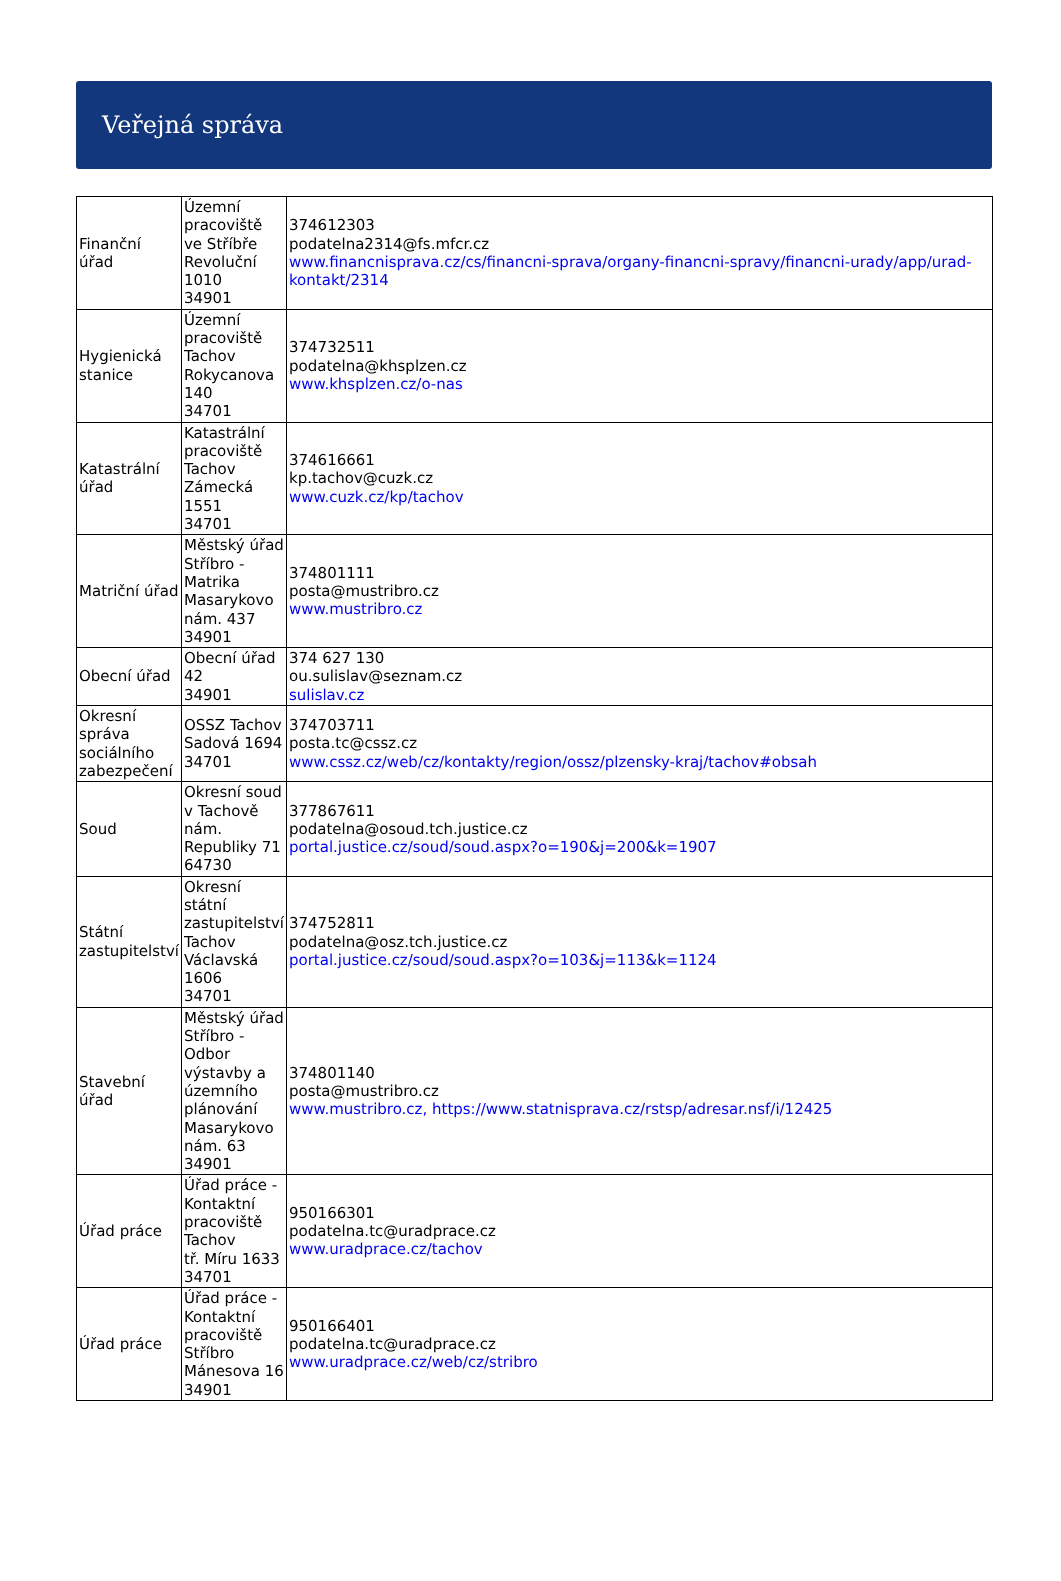Veřejná správa
| Finanční úřad | Územní pracoviště ve Stříbře Revoluční 1010 34901 | 374612303 podatelna2314@fs.mfcr.cz www.financnisprava.cz/cs/financni-sprava/organy-financni-spravy/financni-urady/app/urad-kontakt/2314 |
| Hygienická stanice | Územní pracoviště Tachov Rokycanova 140 34701 | 374732511 podatelna@khsplzen.cz www.khsplzen.cz/o-nas |
| Katastrální úřad | Katastrální pracoviště Tachov Zámecká 1551 34701 | 374616661 kp.tachov@cuzk.cz www.cuzk.cz/kp/tachov |
| Matriční úřad | Městský úřad Stříbro - Matrika Masarykovo nám. 437 34901 | 374801111 posta@mustribro.cz www.mustribro.cz |
| Obecní úřad | Obecní úřad 42 34901 | 374 627 130 ou.sulislav@seznam.cz sulislav.cz |
| Okresní správa sociálního zabezpečení | OSSZ Tachov Sadová 1694 34701 | 374703711 posta.tc@cssz.cz www.cssz.cz/web/cz/kontakty/region/ossz/plzensky-kraj/tachov#obsah |
| Soud | Okresní soud v Tachově nám. Republiky 71 64730 | 377867611 podatelna@osoud.tch.justice.cz portal.justice.cz/soud/soud.aspx?o=190&j=200&k=1907 |
| Státní zastupitelství | Okresní státní zastupitelství Tachov Václavská 1606 34701 | 374752811 podatelna@osz.tch.justice.cz portal.justice.cz/soud/soud.aspx?o=103&j=113&k=1124 |
| Stavební úřad | Městský úřad Stříbro - Odbor výstavby a územního plánování Masarykovo nám. 63 34901 | 374801140 posta@mustribro.cz www.mustribro.cz, https://www.statnisprava.cz/rstsp/adresar.nsf/i/12425 |
| Úřad práce | Úřad práce - Kontaktní pracoviště Tachov tř. Míru 1633 34701 | 950166301 podatelna.tc@uradprace.cz www.uradprace.cz/tachov |
| Úřad práce | Úřad práce - Kontaktní pracoviště Stříbro Mánesova 16 34901 | 950166401 podatelna.tc@uradprace.cz www.uradprace.cz/web/cz/stribro |